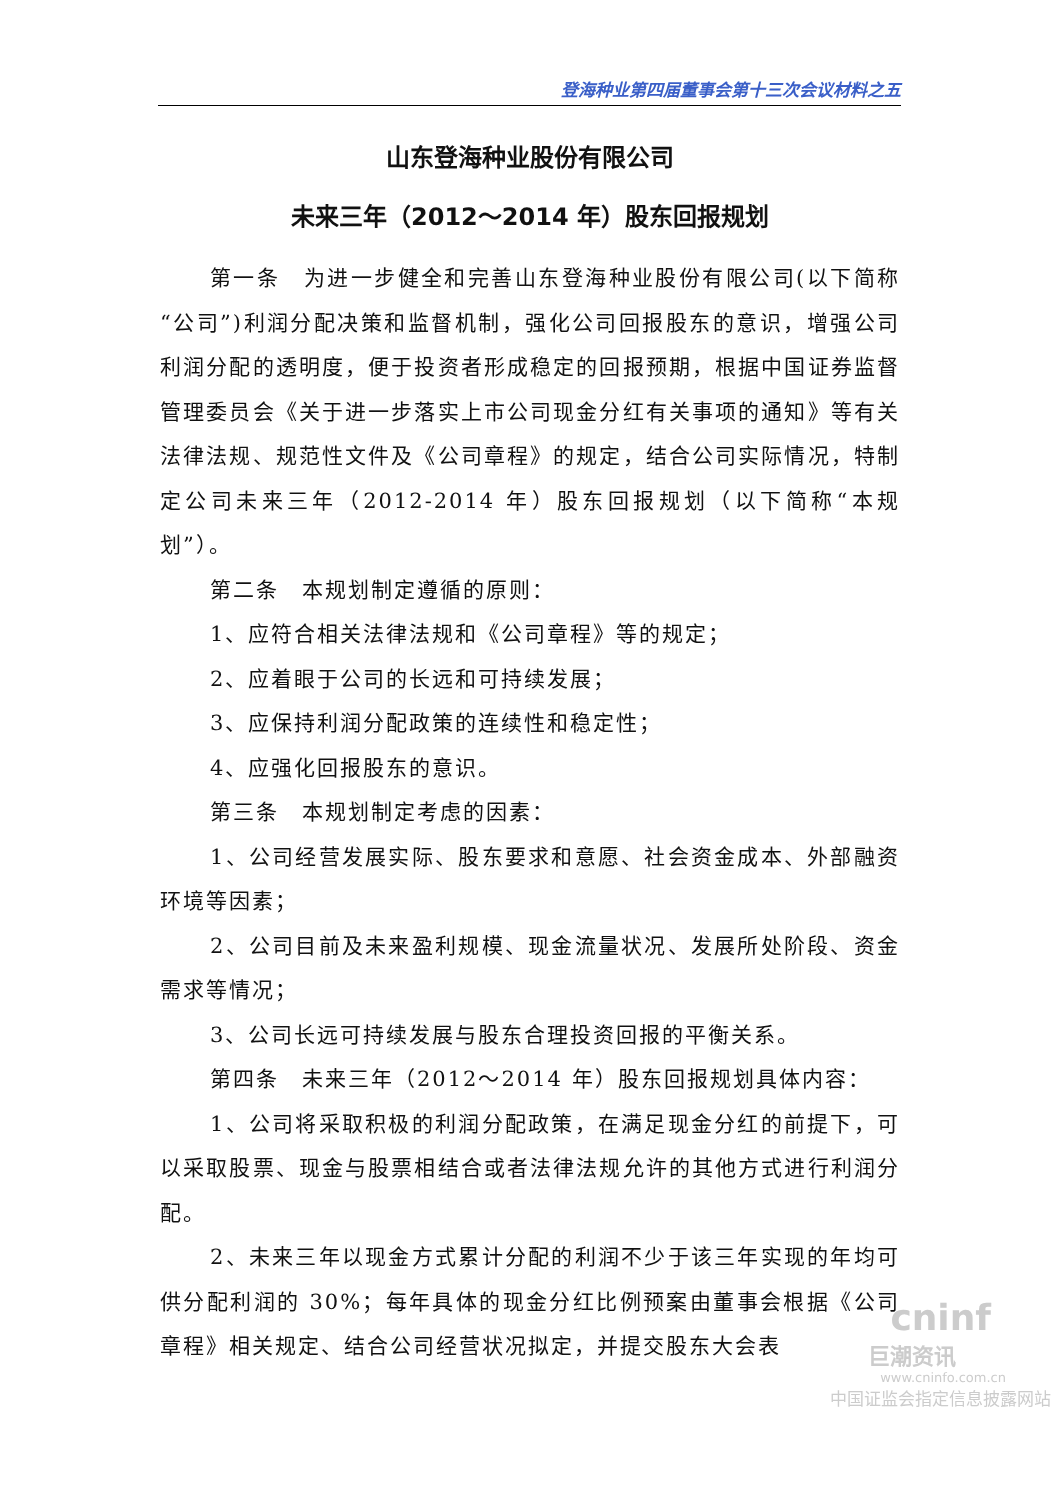登海种业第四届董事会第十三次会议材料之五
山东登海种业股份有限公司
未来三年（2012～2014 年）股东回报规划
第一条　为进一步健全和完善山东登海种业股份有限公司(以下简称“公司”)利润分配决策和监督机制，强化公司回报股东的意识，增强公司利润分配的透明度，便于投资者形成稳定的回报预期，根据中国证券监督管理委员会《关于进一步落实上市公司现金分红有关事项的通知》等有关法律法规、规范性文件及《公司章程》的规定，结合公司实际情况，特制定公司未来三年（2012-2014 年）股东回报规划（以下简称“本规划”）。
第二条　本规划制定遵循的原则：
1、应符合相关法律法规和《公司章程》等的规定；
2、应着眼于公司的长远和可持续发展；
3、应保持利润分配政策的连续性和稳定性；
4、应强化回报股东的意识。
第三条　本规划制定考虑的因素：
1、公司经营发展实际、股东要求和意愿、社会资金成本、外部融资环境等因素；
2、公司目前及未来盈利规模、现金流量状况、发展所处阶段、资金需求等情况；
3、公司长远可持续发展与股东合理投资回报的平衡关系。
第四条　未来三年（2012～2014 年）股东回报规划具体内容：
1、公司将采取积极的利润分配政策，在满足现金分红的前提下，可以采取股票、现金与股票相结合或者法律法规允许的其他方式进行利润分配。
2、未来三年以现金方式累计分配的利润不少于该三年实现的年均可供分配利润的 30%；每年具体的现金分红比例预案由董事会根据《公司章程》相关规定、结合公司经营状况拟定，并提交股东大会表
cninf
巨潮资讯
www.cninfo.com.cn
中国证监会指定信息披露网站